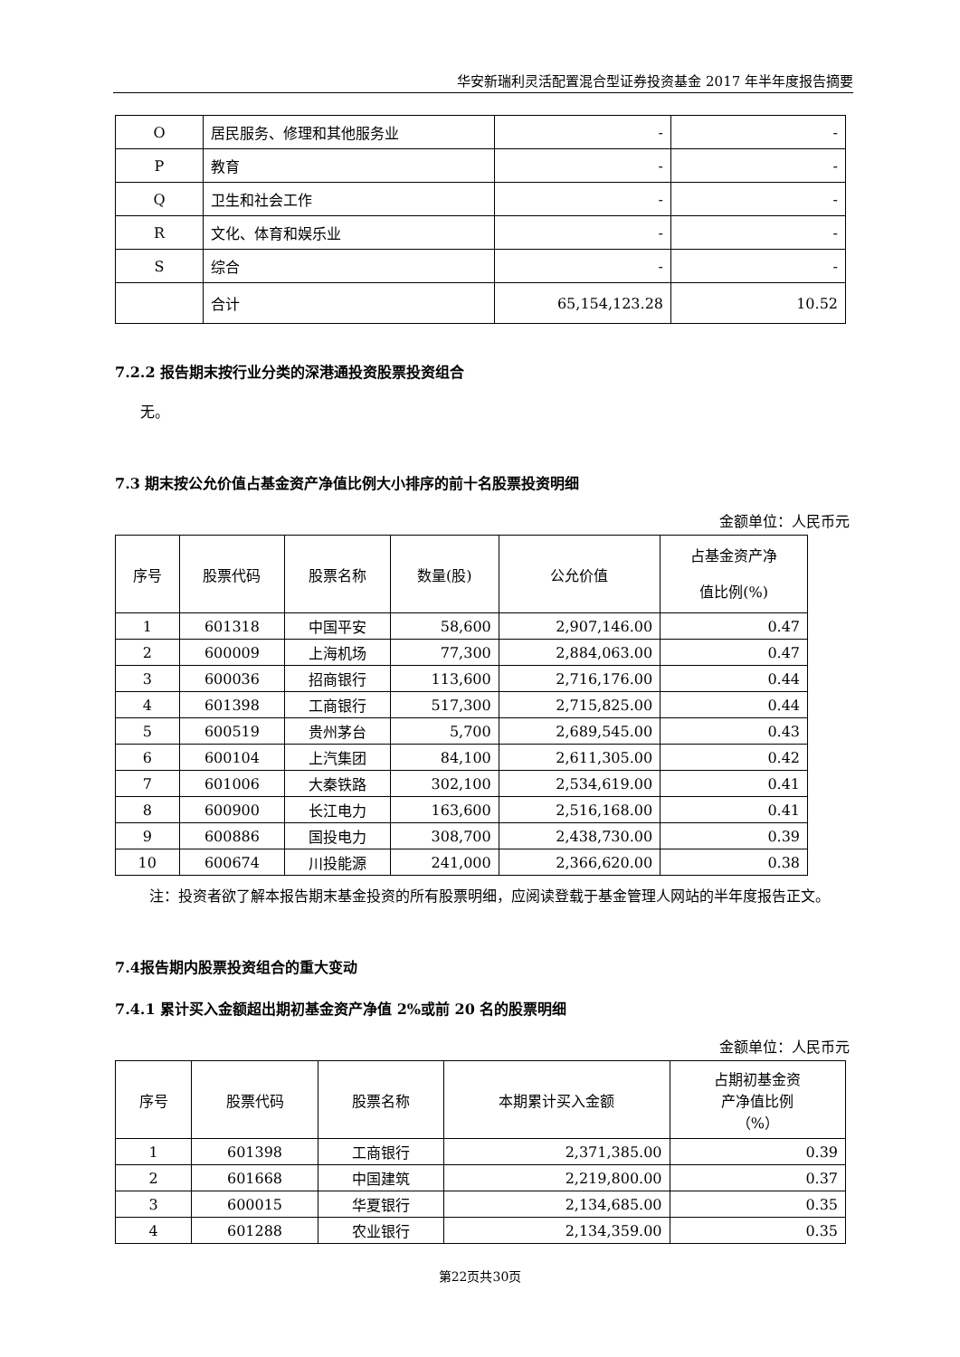华安新瑞利灵活配置混合型证券投资基金 2017 年半年度报告摘要
| O | 居民服务、修理和其他服务业 | - | - |
| P | 教育 | - | - |
| Q | 卫生和社会工作 | - | - |
| R | 文化、体育和娱乐业 | - | - |
| S | 综合 | - | - |
| | 合计 | 65,154,123.28 | 10.52 |
7.2.2 报告期末按行业分类的深港通投资股票投资组合
无。
7.3 期末按公允价值占基金资产净值比例大小排序的前十名股票投资明细
金额单位：人民币元
| 序号 | 股票代码 | 股票名称 | 数量(股) | 公允价值 | 占基金资产净 值比例(%) |
| 1 | 601318 | 中国平安 | 58,600 | 2,907,146.00 | 0.47 |
| 2 | 600009 | 上海机场 | 77,300 | 2,884,063.00 | 0.47 |
| 3 | 600036 | 招商银行 | 113,600 | 2,716,176.00 | 0.44 |
| 4 | 601398 | 工商银行 | 517,300 | 2,715,825.00 | 0.44 |
| 5 | 600519 | 贵州茅台 | 5,700 | 2,689,545.00 | 0.43 |
| 6 | 600104 | 上汽集团 | 84,100 | 2,611,305.00 | 0.42 |
| 7 | 601006 | 大秦铁路 | 302,100 | 2,534,619.00 | 0.41 |
| 8 | 600900 | 长江电力 | 163,600 | 2,516,168.00 | 0.41 |
| 9 | 600886 | 国投电力 | 308,700 | 2,438,730.00 | 0.39 |
| 10 | 600674 | 川投能源 | 241,000 | 2,366,620.00 | 0.38 |
注：投资者欲了解本报告期末基金投资的所有股票明细，应阅读登载于基金管理人网站的半年度报告正文。
7.4报告期内股票投资组合的重大变动
7.4.1 累计买入金额超出期初基金资产净值 2%或前 20 名的股票明细
金额单位：人民币元
| 序号 | 股票代码 | 股票名称 | 本期累计买入金额 | 占期初基金资 产净值比例 （%） |
| 1 | 601398 | 工商银行 | 2,371,385.00 | 0.39 |
| 2 | 601668 | 中国建筑 | 2,219,800.00 | 0.37 |
| 3 | 600015 | 华夏银行 | 2,134,685.00 | 0.35 |
| 4 | 601288 | 农业银行 | 2,134,359.00 | 0.35 |
第22页共30页